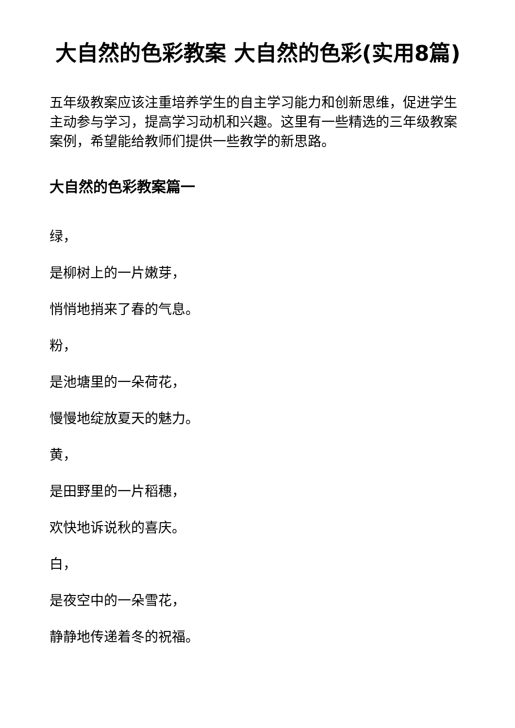大自然的色彩教案 大自然的色彩(实用8篇)
五年级教案应该注重培养学生的自主学习能力和创新思维，促进学生主动参与学习，提高学习动机和兴趣。这里有一些精选的三年级教案案例，希望能给教师们提供一些教学的新思路。
大自然的色彩教案篇一
绿，
是柳树上的一片嫩芽，
悄悄地捎来了春的气息。
粉，
是池塘里的一朵荷花，
慢慢地绽放夏天的魅力。
黄，
是田野里的一片稻穗，
欢快地诉说秋的喜庆。
白，
是夜空中的一朵雪花，
静静地传递着冬的祝福。